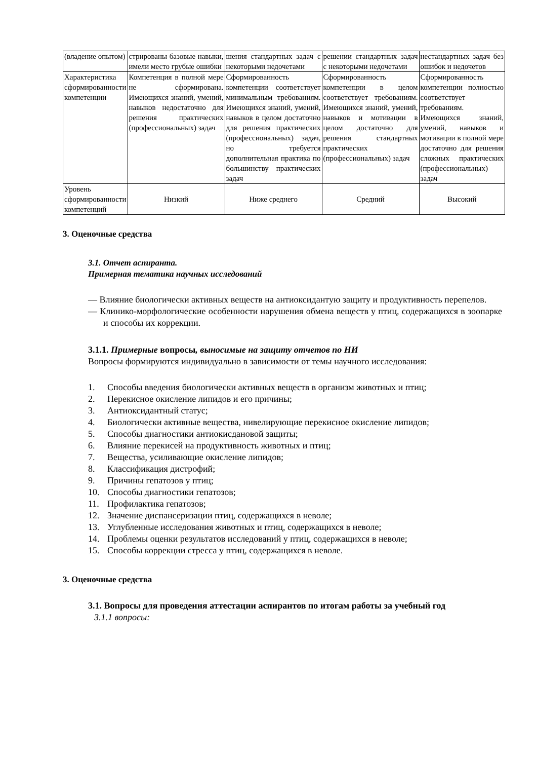| (владение опытом) | стрированы базовые навыки, имели место грубые ошибки | шения стандартных задач с некоторыми недочетами | решении стандартных задач с некоторыми недочетами | нестандартных задач без ошибок и недочетов |
| Характеристика сформированности компетенции | Компетенция в полной мере не сформирована. Имеющихся знаний, умений, навыков недостаточно для решения практических (профессиональных) задач | Сформированность компетенции соответствует минимальным требованиям. Имеющихся знаний, умений, навыков в целом достаточно для решения практических (профессиональных) задач, но требуется дополнительная практика по большинству практических задач | Сформированность компетенции в целом соответствует требованиям. Имеющихся знаний, умений, навыков и мотивации в целом достаточно для решения стандартных практических (профессиональных) задач | Сформированность компетенции полностью соответствует требованиям. Имеющихся знаний, умений, навыков и мотивации в полной мере достаточно для решения сложных практических (профессиональных) задач |
| Уровень сформированности компетенций | Низкий | Ниже среднего | Средний | Высокий |
3. Оценочные средства
3.1. Отчет аспиранта.
Примерная тематика научных исследований
— Влияние биологически активных веществ на антиоксидантую защиту и продуктивность перепелов.
— Клинико-морфологические особенности нарушения обмена веществ у птиц, содержащихся в зоопарке и способы их коррекции.
3.1.1. Примерные вопросы, выносимые на защиту отчетов по НИ
Вопросы формируются индивидуально в зависимости от темы научного исследования:
1. Способы введения биологически активных веществ в организм животных и птиц;
2. Перекисное окисление липидов и его причины;
3. Антиоксидантный статус;
4. Биологически активные вещества, нивелирующие перекисное окисление липидов;
5. Способы диагностики антиокисдановой защиты;
6. Влияние перекисей на продуктивность животных и птиц;
7. Вещества, усиливающие окисление липидов;
8. Классификация дистрофий;
9. Причины гепатозов у птиц;
10. Способы диагностики гепатозов;
11. Профилактика гепатозов;
12. Значение диспансеризации птиц, содержащихся в неволе;
13. Углубленные исследования животных и птиц, содержащихся в неволе;
14. Проблемы оценки результатов исследований у птиц, содержащихся в неволе;
15. Способы коррекции стресса у птиц, содержащихся в неволе.
3. Оценочные средства
3.1. Вопросы для проведения аттестации аспирантов по итогам работы за учебный год
3.1.1 вопросы: